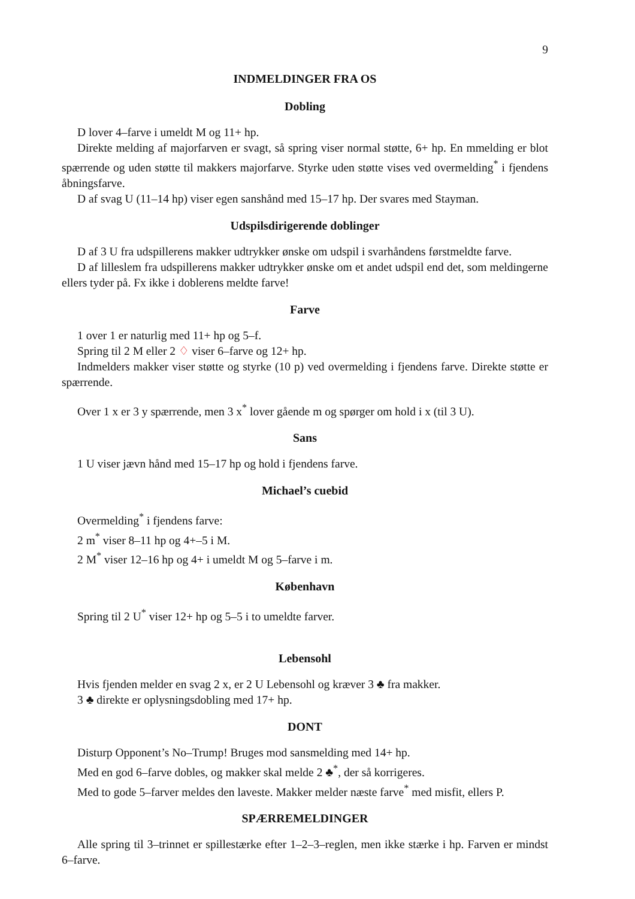9
INDMELDINGER FRA OS
Dobling
D lover 4–farve i umeldt M og 11+ hp.
Direkte melding af majorfarven er svagt, så spring viser normal støtte, 6+ hp. En mmelding er blot spærrende og uden støtte til makkers majorfarve. Styrke uden støtte vises ved overmelding<sup>*</sup> i fjendens åbningsfarve.
D af svag U (11–14 hp) viser egen sanshånd med 15–17 hp. Der svares med Stayman.
Udspilsdirigerende doblinger
D af 3 U fra udspillerens makker udtrykker ønske om udspil i svarhåndens førstmeldte farve.
D af lilleslem fra udspillerens makker udtrykker ønske om et andet udspil end det, som meldingerne ellers tyder på. Fx ikke i doblerens meldte farve!
Farve
1 over 1 er naturlig med 11+ hp og 5–f.
Spring til 2 M eller 2 ♢ viser 6–farve og 12+ hp.
Indmelders makker viser støtte og styrke (10 p) ved overmelding i fjendens farve. Direkte støtte er spærrende.
Over 1 x er 3 y spærrende, men 3 x<sup>*</sup> lover gående m og spørger om hold i x (til 3 U).
Sans
1 U viser jævn hånd med 15–17 hp og hold i fjendens farve.
Michael’s cuebid
Overmelding<sup>*</sup> i fjendens farve:
2 m<sup>*</sup> viser 8–11 hp og 4+–5 i M.
2 M<sup>*</sup> viser 12–16 hp og 4+ i umeldt M og 5–farve i m.
København
Spring til 2 U<sup>*</sup> viser 12+ hp og 5–5 i to umeldte farver.
Lebensohl
Hvis fjenden melder en svag 2 x, er 2 U Lebensohl og kræver 3 ♣ fra makker.
3 ♣ direkte er oplysningsdobling med 17+ hp.
DONT
Disturp Opponent’s No–Trump! Bruges mod sansmelding med 14+ hp.
Med en god 6–farve dobles, og makker skal melde 2 ♣<sup>*</sup>, der så korrigeres.
Med to gode 5–farver meldes den laveste. Makker melder næste farve<sup>*</sup> med misfit, ellers P.
SPÆRREMELDINGER
Alle spring til 3–trinnet er spillestærke efter 1–2–3–reglen, men ikke stærke i hp. Farven er mindst 6–farve.